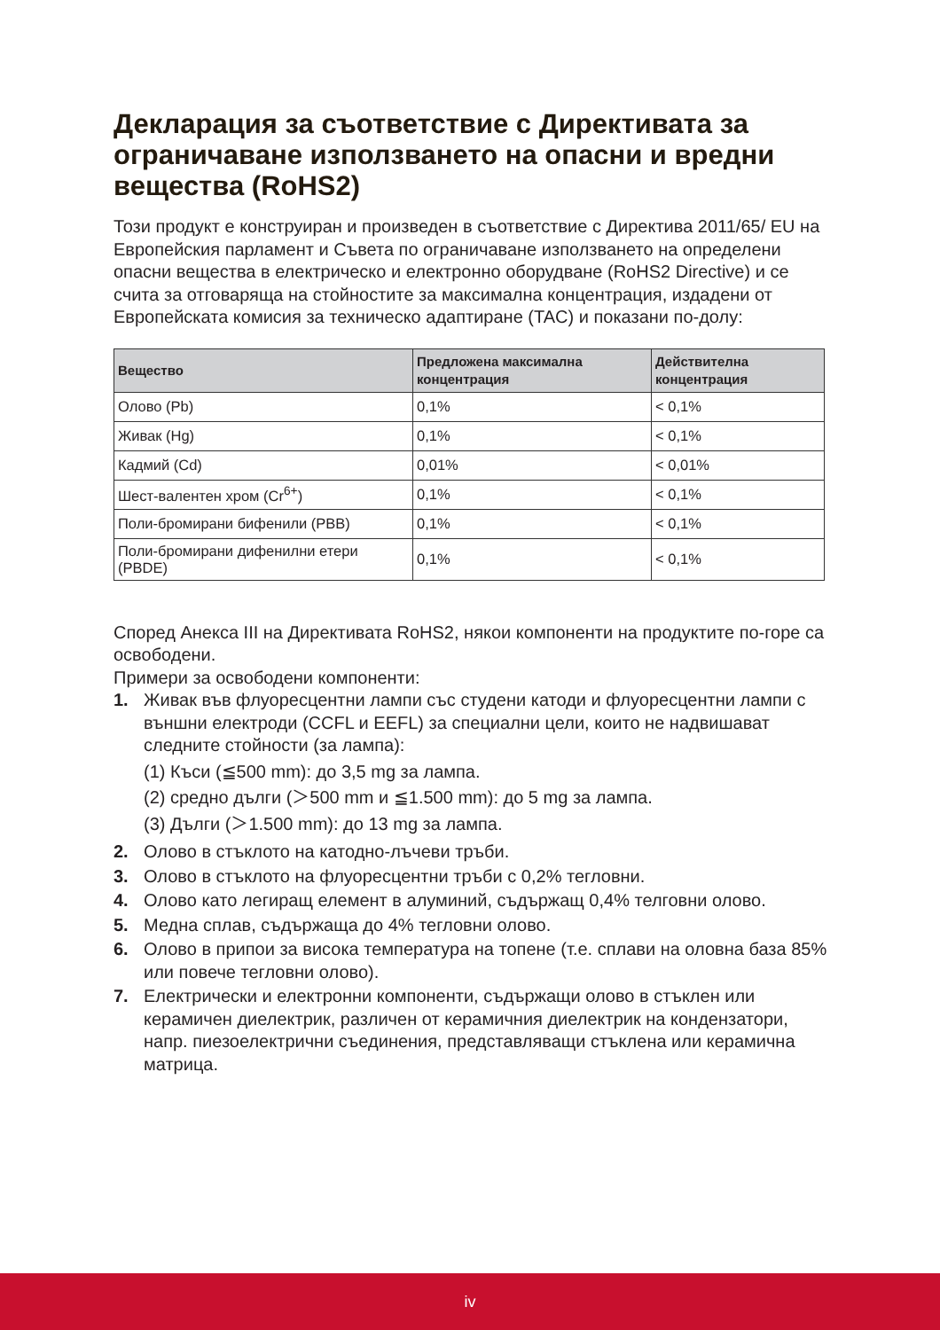Декларация за съответствие с Директивата за ограничаване използването на опасни и вредни вещества (RoHS2)
Този продукт е конструиран и произведен в съответствие с Директива 2011/65/ EU на Европейския парламент и Съвета по ограничаване използването на определени опасни вещества в електрическо и електронно оборудване (RoHS2 Directive) и се счита за отговаряща на стойностите за максимална концентрация, издадени от Европейската комисия за техническо адаптиране (TAC) и показани по-долу:
| Вещество | Предложена максимална концентрация | Действителна концентрация |
| --- | --- | --- |
| Олово (Pb) | 0,1% | < 0,1% |
| Живак (Hg) | 0,1% | < 0,1% |
| Кадмий (Cd) | 0,01% | < 0,01% |
| Шест-валентен хром (Cr<sup>6+</sup>) | 0,1% | < 0,1% |
| Поли-бромирани бифенили (PBB) | 0,1% | < 0,1% |
| Поли-бромирани дифенилни етери (PBDE) | 0,1% | < 0,1% |
Според Анекса III на Директивата RoHS2, някои компоненти на продуктите по-горе са освободени.
Примери за освободени компоненти:
1. Живак във флуоресцентни лампи със студени катоди и флуоресцентни лампи с външни електроди (CCFL и EEFL) за специални цели, които не надвишават следните стойности (за лампа):
(1) Къси (≦500 mm): до 3,5 mg за лампа.
(2) средно дълги (＞500 mm и ≦1.500 mm): до 5 mg за лампа.
(3) Дълги (＞1.500 mm): до 13 mg за лампа.
2. Олово в стъклото на катодно-лъчеви тръби.
3. Олово в стъклото на флуоресцентни тръби с 0,2% тегловни.
4. Олово като легиращ елемент в алуминий, съдържащ 0,4% телговни олово.
5. Медна сплав, съдържаща до 4% тегловни олово.
6. Олово в припои за висока температура на топене (т.е. сплави на оловна база 85% или повече тегловни олово).
7. Електрически и електронни компоненти, съдържащи олово в стъклен или керамичен диелектрик, различен от керамичния диелектрик на кондензатори, напр. пиезоелектрични съединения, представляващи стъклена или керамична матрица.
iv